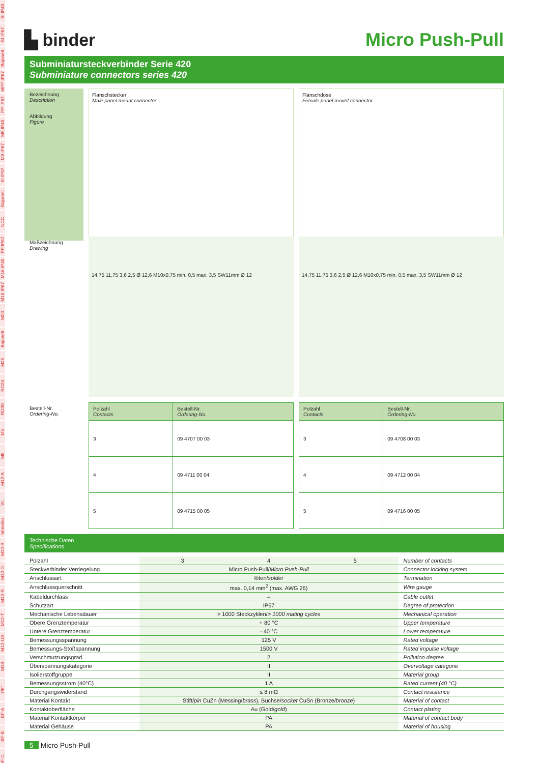SI IP40
SI IP67
Bajonett
MPP IP67
PP IP67
M9 IP40
M9 IP67
SI IP67
Bajonett
NCC
PP IP67
M16 IP40
M16 IP67
M23
Bajonett
M25
RD24
RD30
M5
M8
M12-A
VL
Verteiler
M12-B
M12-D
M12-S
M12-T
M12-US
M18
7/8"
BF-A
BF-B
BF-C
▙ binder Micro Push-Pull
Subminiatursteckverbinder Serie 420
Subminiature connectors series 420
Bezeichnung
Description
Flanschstecker
Male panel mount connector
Flanschdose
Female panel mount connector
Abbildung
Figure
Maßzeichnung
Drawing
14,75 11,75 3,6 2,5 Ø 12,6 M10x0,75 min. 0,5 max. 3,5 SW11mm Ø 12
14,75 11,75 3,6 2,5 Ø 12,6 M10x0,75 min. 0,5 max. 3,5 SW11mm Ø 12
Bestell-Nr.
Ordering-No.
| Polzahl Contacts | Bestell-Nr. Ordering-No. |
| --- | --- |
| 3 | 09 4707 00 03 |
| 4 | 09 4711 00 04 |
| 5 | 09 4715 00 05 |
| Polzahl Contacts | Bestell-Nr. Ordering-No. |
| --- | --- |
| 3 | 09 4708 00 03 |
| 4 | 09 4712 00 04 |
| 5 | 09 4716 00 05 |
Technische Daten
Specifications
| Polzahl | 3 | 4 | 5 | Number of contacts |
| Steckverbinder Verriegelung | Micro Push-Pull/ Micro Push-Pull | | | Connector locking system |
| Anschlussart | löten/ solder | | | Termination |
| Anschlussquerschnitt | max. 0,14 mm<sup>2</sup> (max. AWG 26) | | | Wire gauge |
| Kabeldurchlass | – | | | Cable outlet |
| Schutzart | IP67 | | | Degree of protection |
| Mechanische Lebensdauer | > 1000 Steckzyklen/ > 1000 mating cycles | | | Mechanical operation |
| Obere Grenztemperatur | + 80 °C | | | Upper temperature |
| Untere Grenztemperatur | - 40 °C | | | Lower temperature |
| Bemessungsspannung | 125 V | | | Rated voltage |
| Bemessungs-Stoßspannung | 1500 V | | | Rated impulse voltage |
| Verschmutzungsgrad | 2 | | | Pollution degree |
| Überspannungskategorie | II | | | Overvoltage categorie |
| Isolierstoffgruppe | II | | | Material group |
| Bemessungsstrom (40°C) | 1 A | | | Rated current (40 °C) |
| Durchgangswiderstand | ≤ 8 mΩ | | | Contact resistance |
| Material Kontakt | Stift/ pin CuZn (Messing/ brass ), Buchse/ socket CuSn (Bronze/ bronze ) | | | Material of contact |
| Kontaktoberfläche | Au (Gold/ gold ) | | | Contact plating |
| Material Kontaktkörper | PA | | | Material of contact body |
| Material Gehäuse | PA | | | Material of housing |
5 Micro Push-Pull